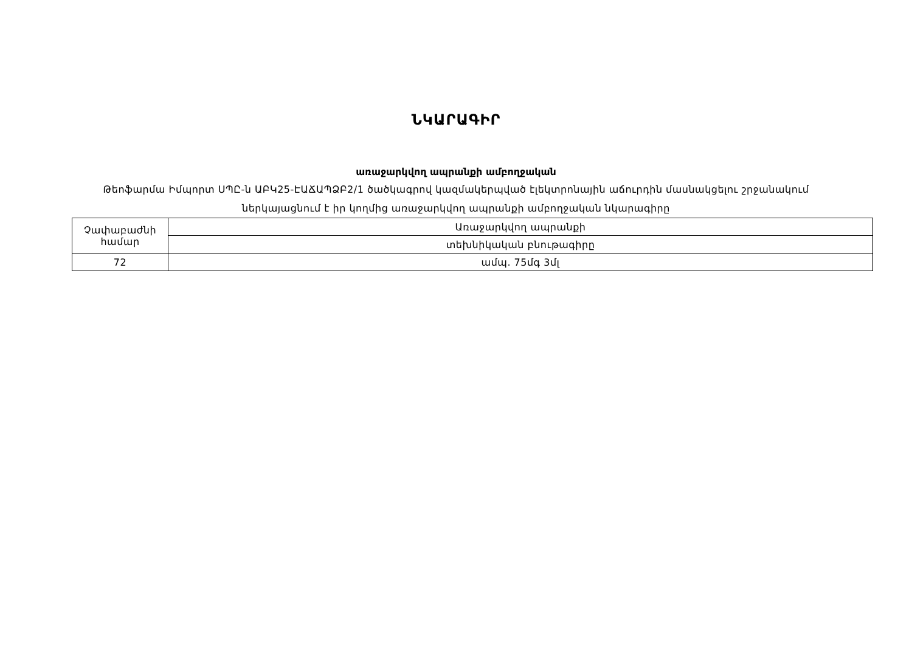ՆԿԱՐԱԳԻՐ
առաջարկվող ապրանքի ամբողջական
Թեոֆարմա Իմպորտ ՍՊԸ-ն ԱԲԿ25-ԷԱՃԱՊՁԲ2/1 ծածկագրով կազմակերպված էլեկտրոնային աճուրդին մասնակցելու շրջանակում ներկայացնում է իր կողմից առաջարկվող ապրանքի ամբողջական նկարագիրը
| Չափաբաժնի համար | Առաջարկվող ապրանքի |
| | տեխնիկական բնութագիրը |
| 72 | ամպ. 75մգ 3մլ |